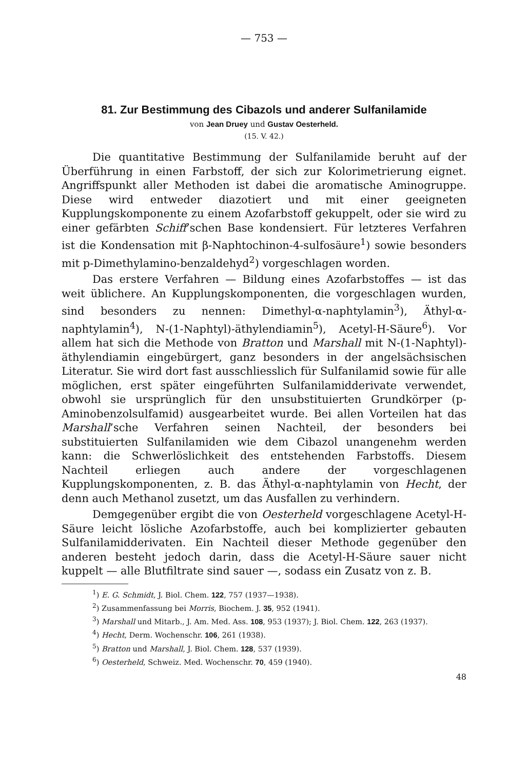— 753 —
81. Zur Bestimmung des Cibazols und anderer Sulfanilamide
von Jean Druey und Gustav Oesterheld.
(15. V. 42.)
Die quantitative Bestimmung der Sulfanilamide beruht auf der Überführung in einen Farbstoff, der sich zur Kolorimetrierung eignet. Angriffspunkt aller Methoden ist dabei die aromatische Aminogruppe. Diese wird entweder diazotiert und mit einer geeigneten Kupplungskomponente zu einem Azofarbstoff gekuppelt, oder sie wird zu einer gefärbten Schiff’schen Base kondensiert. Für letzteres Verfahren ist die Kondensation mit β-Naphtochinon-4-sulfosäure<sup>1</sup>) sowie besonders mit p-Dimethylamino-benzaldehyd<sup>2</sup>) vorgeschlagen worden.
Das erstere Verfahren — Bildung eines Azofarbstoffes — ist das weit üblichere. An Kupplungskomponenten, die vorgeschlagen wurden, sind besonders zu nennen: Dimethyl-α-naphtylamin<sup>3</sup>), Äthyl-α-naphtylamin<sup>4</sup>), N-(1-Naphtyl)-äthylendiamin<sup>5</sup>), Acetyl-H-Säure<sup>6</sup>). Vor allem hat sich die Methode von Bratton und Marshall mit N-(1-Naphtyl)-äthylendiamin eingebürgert, ganz besonders in der angelsächsischen Literatur. Sie wird dort fast ausschliesslich für Sulfanilamid sowie für alle möglichen, erst später eingeführten Sulfanilamidderivate verwendet, obwohl sie ursprünglich für den unsubstituierten Grundkörper (p-Aminobenzolsulfamid) ausgearbeitet wurde. Bei allen Vorteilen hat das Marshall’sche Verfahren seinen Nachteil, der besonders bei substituierten Sulfanilamiden wie dem Cibazol unangenehm werden kann: die Schwerlöslichkeit des entstehenden Farbstoffs. Diesem Nachteil erliegen auch andere der vorgeschlagenen Kupplungskomponenten, z. B. das Äthyl-α-naphtylamin von Hecht, der denn auch Methanol zusetzt, um das Ausfallen zu verhindern.
Demgegenüber ergibt die von Oesterheld vorgeschlagene Acetyl-H-Säure leicht lösliche Azofarbstoffe, auch bei komplizierter gebauten Sulfanilamidderivaten. Ein Nachteil dieser Methode gegenüber den anderen besteht jedoch darin, dass die Acetyl-H-Säure sauer nicht kuppelt — alle Blutfiltrate sind sauer —, sodass ein Zusatz von z. B.
<sup>1</sup>) E. G. Schmidt, J. Biol. Chem. 122, 757 (1937—1938).
<sup>2</sup>) Zusammenfassung bei Morris, Biochem. J. 35, 952 (1941).
<sup>3</sup>) Marshall und Mitarb., J. Am. Med. Ass. 108, 953 (1937); J. Biol. Chem. 122, 263 (1937).
<sup>4</sup>) Hecht, Derm. Wochenschr. 106, 261 (1938).
<sup>5</sup>) Bratton und Marshall, J. Biol. Chem. 128, 537 (1939).
<sup>6</sup>) Oesterheld, Schweiz. Med. Wochenschr. 70, 459 (1940).
48